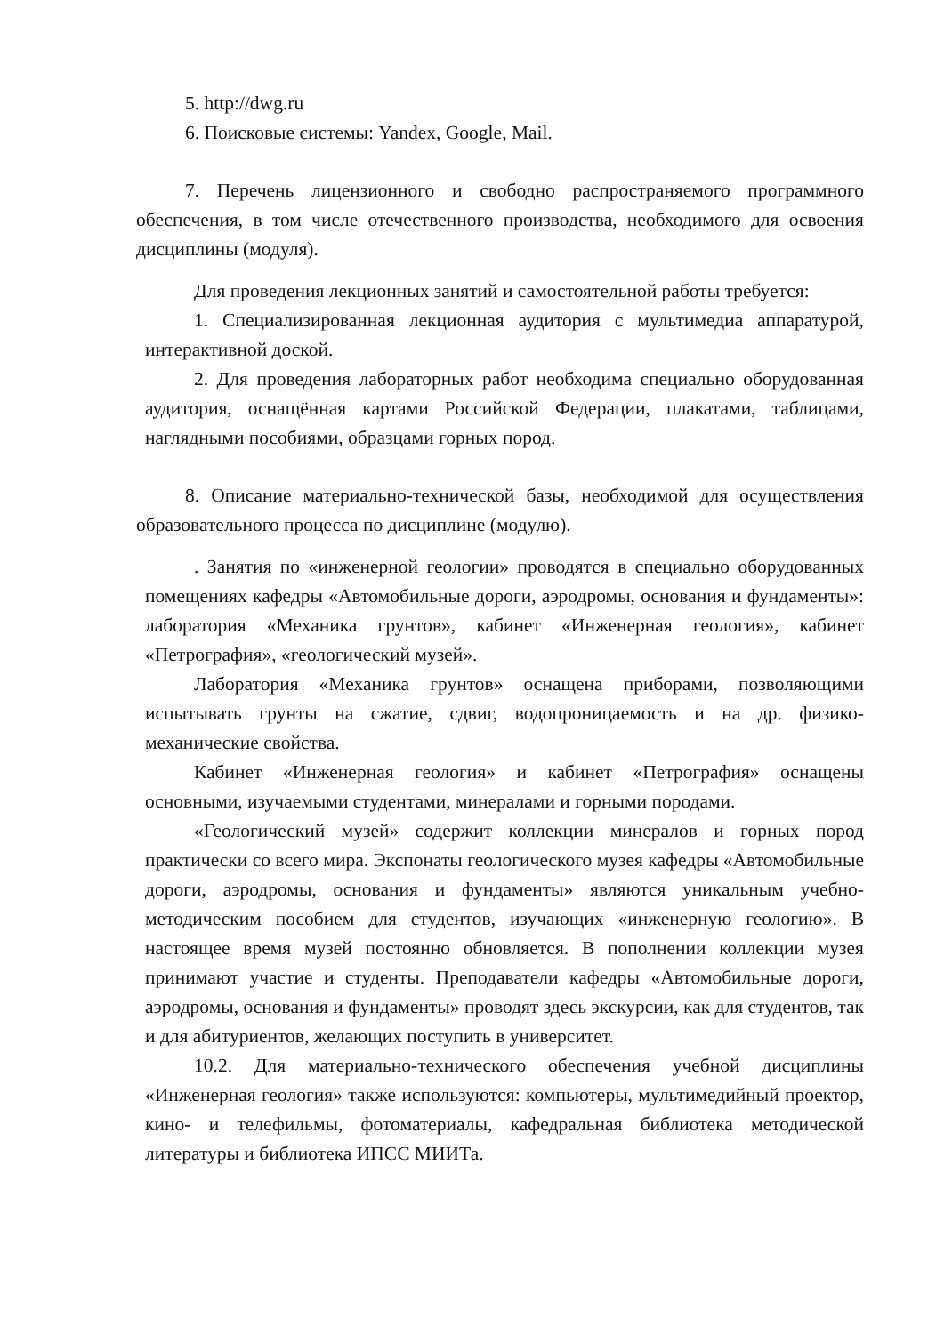5. http://dwg.ru
6. Поисковые системы: Yandex, Google, Mail.
7. Перечень лицензионного и свободно распространяемого программного обеспечения, в том числе отечественного производства, необходимого для освоения дисциплины (модуля).
Для проведения лекционных занятий и самостоятельной работы требуется:
1. Специализированная лекционная аудитория с мультимедиа аппаратурой, интерактивной доской.
2. Для проведения лабораторных работ необходима специально оборудованная аудитория, оснащённая картами Российской Федерации, плакатами, таблицами, наглядными пособиями, образцами горных пород.
8. Описание материально-технической базы, необходимой для осуществления образовательного процесса по дисциплине (модулю).
. Занятия по «инженерной геологии» проводятся в специально оборудованных помещениях кафедры «Автомобильные дороги, аэродромы, основания и фундаменты»: лаборатория «Механика грунтов», кабинет «Инженерная геология», кабинет «Петрография», «геологический музей».
Лаборатория «Механика грунтов» оснащена приборами, позволяющими испытывать грунты на сжатие, сдвиг, водопроницаемость и на др. физико-механические свойства.
Кабинет «Инженерная геология» и кабинет «Петрография» оснащены основными, изучаемыми студентами, минералами и горными породами.
«Геологический музей» содержит коллекции минералов и горных пород практически со всего мира. Экспонаты геологического музея кафедры «Автомобильные дороги, аэродромы, основания и фундаменты» являются уникальным учебно-методическим пособием для студентов, изучающих «инженерную геологию». В настоящее время музей постоянно обновляется. В пополнении коллекции музея принимают участие и студенты. Преподаватели кафедры «Автомобильные дороги, аэродромы, основания и фундаменты» проводят здесь экскурсии, как для студентов, так и для абитуриентов, желающих поступить в университет.
10.2. Для материально-технического обеспечения учебной дисциплины «Инженерная геология» также используются: компьютеры, мультимедийный проектор, кино- и телефильмы, фотоматериалы, кафедральная библиотека методической литературы и библиотека ИПСС МИИТа.